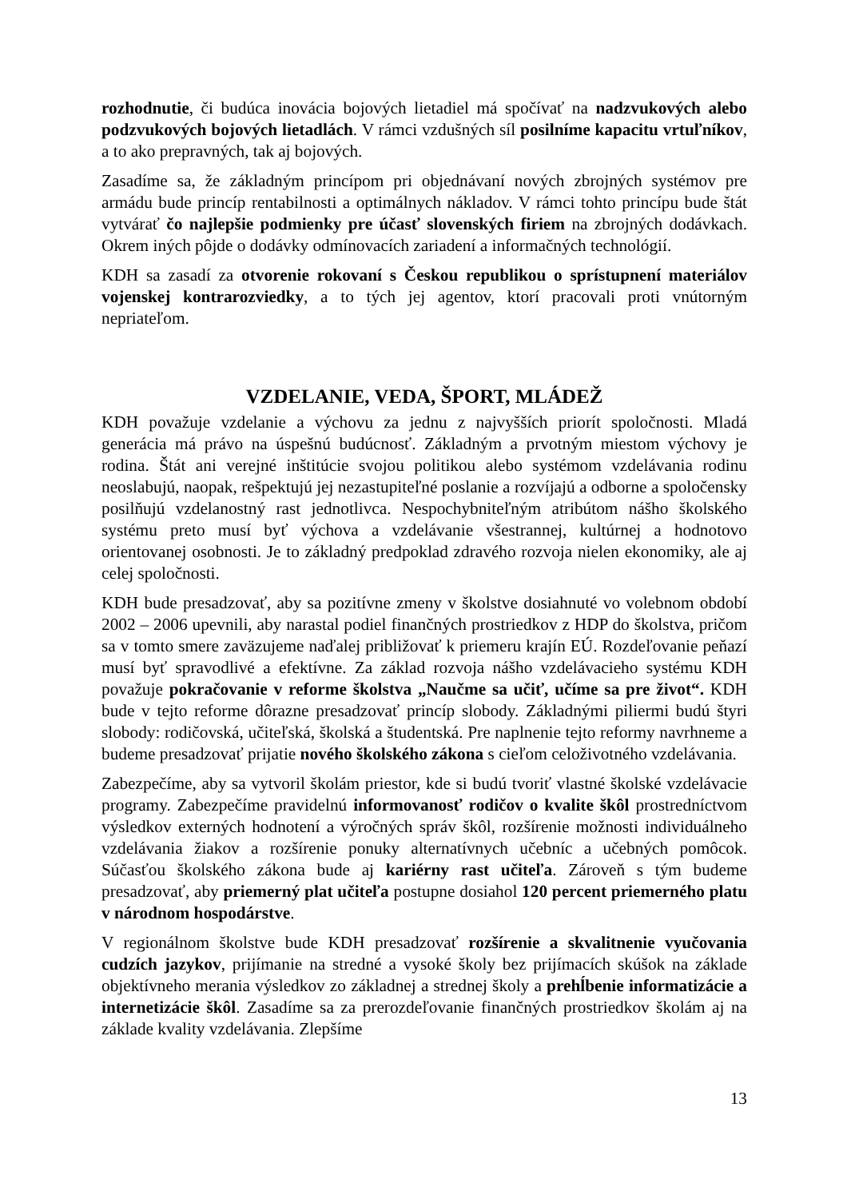rozhodnutie, či budúca inovácia bojových lietadiel má spočívať na nadzvukových alebo podzvukových bojových lietadlách. V rámci vzdušných síl posilníme kapacitu vrtuľníkov, a to ako prepravných, tak aj bojových.
Zasadíme sa, že základným princípom pri objednávaní nových zbrojných systémov pre armádu bude princíp rentabilnosti a optimálnych nákladov. V rámci tohto princípu bude štát vytvárať čo najlepšie podmienky pre účasť slovenských firiem na zbrojných dodávkach. Okrem iných pôjde o dodávky odmínovacích zariadení a informačných technológií.
KDH sa zasadí za otvorenie rokovaní s Českou republikou o sprístupnení materiálov vojenskej kontrarozviedky, a to tých jej agentov, ktorí pracovali proti vnútorným nepriateľom.
VZDELANIE, VEDA, ŠPORT, MLÁDEŽ
KDH považuje vzdelanie a výchovu za jednu z najvyšších priorít spoločnosti. Mladá generácia má právo na úspešnú budúcnosť. Základným a prvotným miestom výchovy je rodina. Štát ani verejné inštitúcie svojou politikou alebo systémom vzdelávania rodinu neoslabujú, naopak, rešpektujú jej nezastupiteľné poslanie a rozvíjajú a odborne a spoločensky posilňujú vzdelanostný rast jednotlivca. Nespochybniteľným atribútom nášho školského systému preto musí byť výchova a vzdelávanie všestrannej, kultúrnej a hodnotovo orientovanej osobnosti. Je to základný predpoklad zdravého rozvoja nielen ekonomiky, ale aj celej spoločnosti.
KDH bude presadzovať, aby sa pozitívne zmeny v školstve dosiahnuté vo volebnom období 2002 – 2006 upevnili, aby narastal podiel finančných prostriedkov z HDP do školstva, pričom sa v tomto smere zaväzujeme naďalej približovať k priemeru krajín EÚ. Rozdeľovanie peňazí musí byť spravodlivé a efektívne. Za základ rozvoja nášho vzdelávacieho systému KDH považuje pokračovanie v reforme školstva „Naučme sa učiť, učíme sa pre život“. KDH bude v tejto reforme dôrazne presadzovať princíp slobody. Základnými piliermi budú štyri slobody: rodičovská, učiteľská, školská a študentská. Pre naplnenie tejto reformy navrhneme a budeme presadzovať prijatie nového školského zákona s cieľom celoživotného vzdelávania.
Zabezpečíme, aby sa vytvoril školám priestor, kde si budú tvoriť vlastné školské vzdelávacie programy. Zabezpečíme pravidelnú informovanosť rodičov o kvalite škôl prostredníctvom výsledkov externých hodnotení a výročných správ škôl, rozšírenie možnosti individuálneho vzdelávania žiakov a rozšírenie ponuky alternatívnych učebníc a učebných pomôcok. Súčasťou školského zákona bude aj kariérny rast učiteľa. Zároveň s tým budeme presadzovať, aby priemerný plat učiteľa postupne dosiahol 120 percent priemerného platu v národnom hospodárstve.
V regionálnom školstve bude KDH presadzovať rozšírenie a skvalitnenie vyučovania cudzích jazykov, prijímanie na stredné a vysoké školy bez prijímacích skúšok na základe objektívneho merania výsledkov zo základnej a strednej školy a prehĺbenie informatizácie a internetizácie škôl. Zasadíme sa za prerozdeľovanie finančných prostriedkov školám aj na základe kvality vzdelávania. Zlepšíme
13